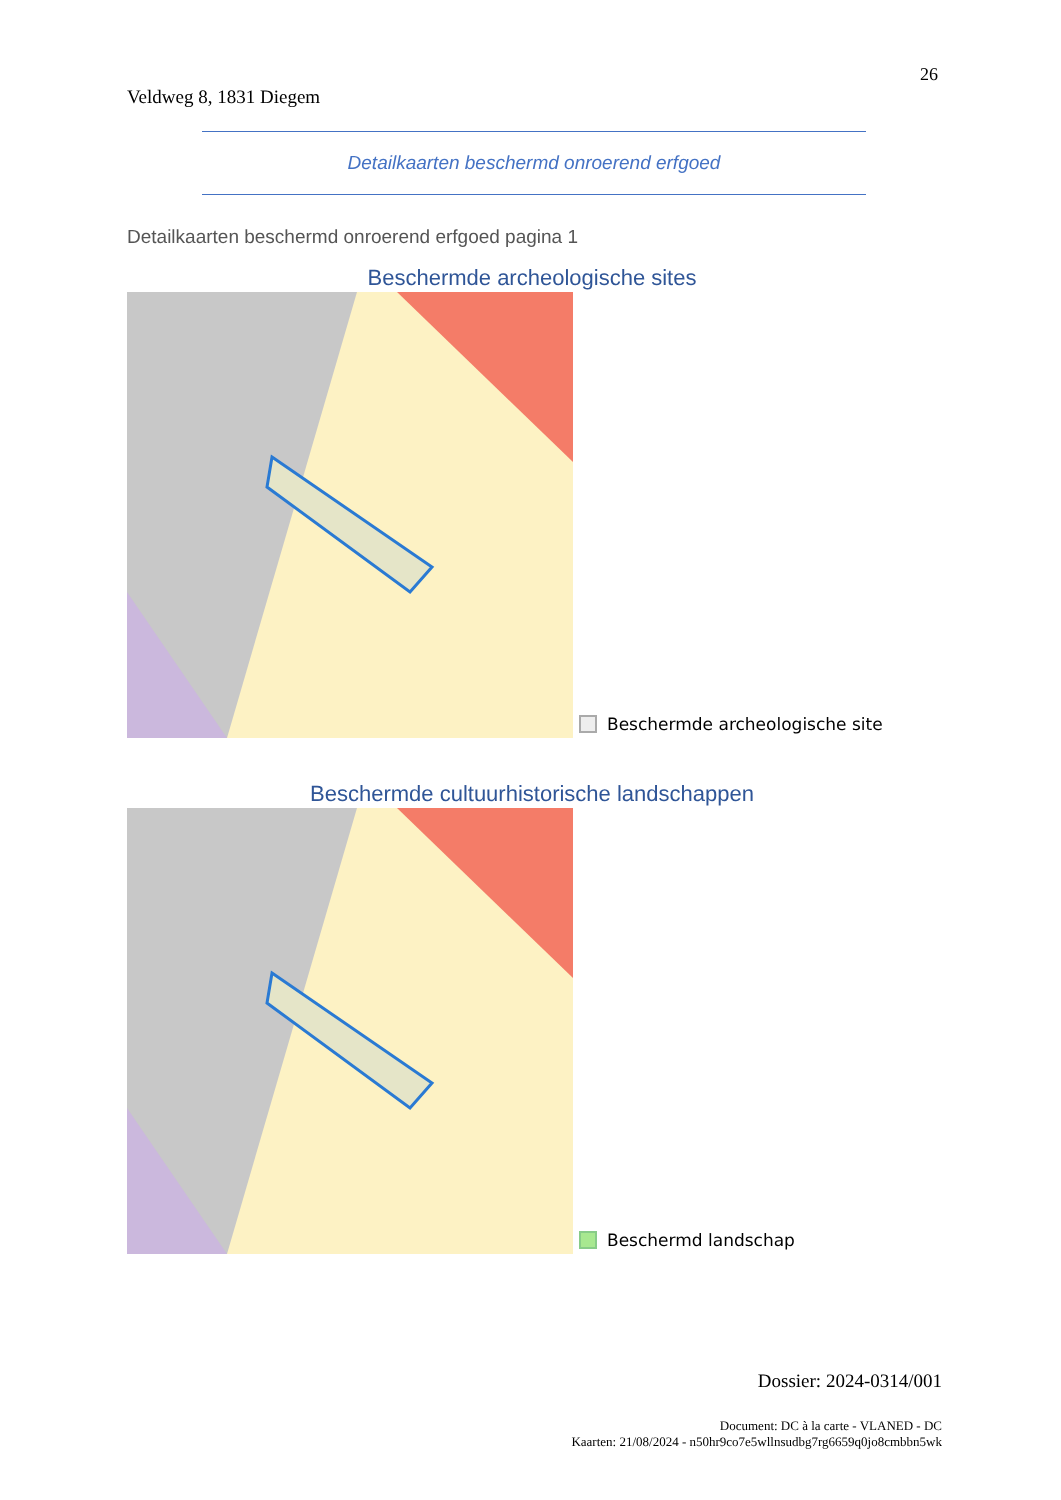26
Veldweg 8, 1831 Diegem
Detailkaarten beschermd onroerend erfgoed
Detailkaarten beschermd onroerend erfgoed pagina 1
Beschermde archeologische sites
Beschermde archeologische site
Beschermde cultuurhistorische landschappen
Beschermd landschap
Dossier: 2024-0314/001
Document: DC à la carte - VLANED - DC
Kaarten: 21/08/2024 - n50hr9co7e5wllnsudbg7rg6659q0jo8cmbbn5wk